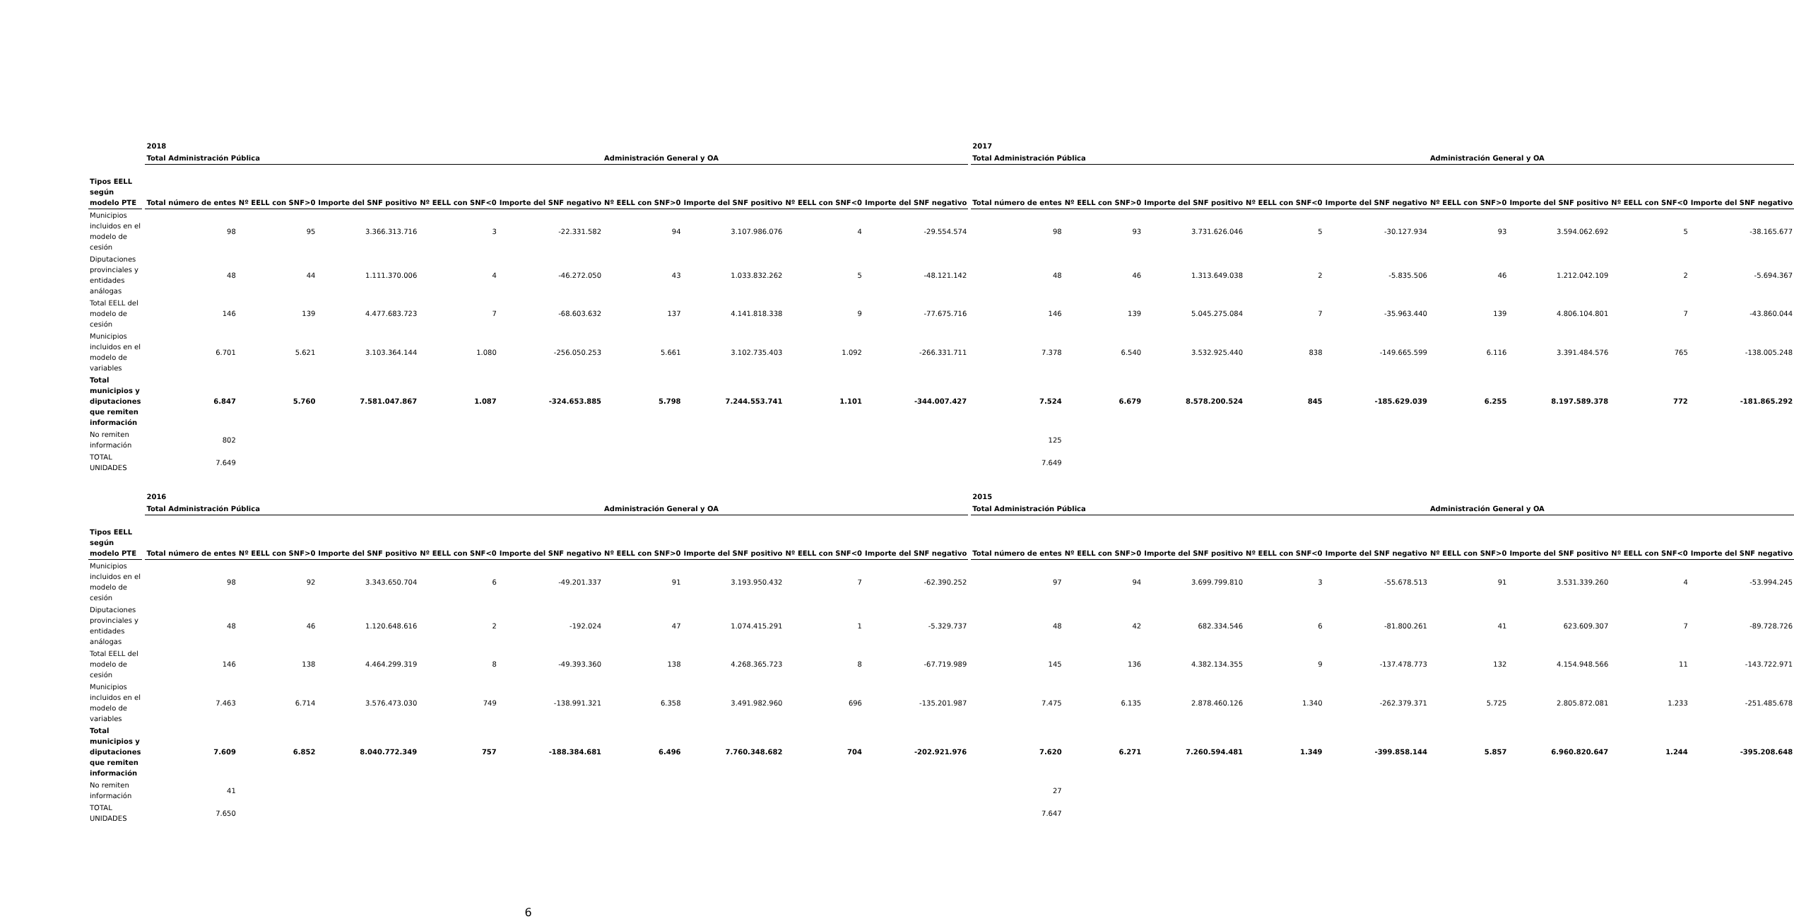| | | 2018 | | | | | | | | | | 2017 | | | | | | | | |
| --- | --- | --- | --- | --- | --- | --- | --- | --- | --- | --- | --- | --- | --- | --- | --- | --- | --- | --- | --- | --- |
| | | Total Administración Pública | | | | | Administración General y OA | | | | | Total Administración Pública | | | | | Administración General y OA | | | |
| Tipos EELL según modelo PTE | | Total número de entes | Nº EELL con SNF>0 | Importe del SNF positivo | Nº EELL con SNF<0 | Importe del SNF negativo | Nº EELL con SNF>0 | Importe del SNF positivo | Nº EELL con SNF<0 | Importe del SNF negativo | | Total número de entes | Nº EELL con SNF>0 | Importe del SNF positivo | Nº EELL con SNF<0 | Importe del SNF negativo | Nº EELL con SNF>0 | Importe del SNF positivo | Nº EELL con SNF<0 | Importe del SNF negativo |
| Municipios incluidos en el modelo de cesión | | 98 | 95 | 3.366.313.716 | 3 | -22.331.582 | 94 | 3.107.986.076 | 4 | -29.554.574 | | 98 | 93 | 3.731.626.046 | 5 | -30.127.934 | 93 | 3.594.062.692 | 5 | -38.165.677 |
| Diputaciones provinciales y entidades análogas | | 48 | 44 | 1.111.370.006 | 4 | -46.272.050 | 43 | 1.033.832.262 | 5 | -48.121.142 | | 48 | 46 | 1.313.649.038 | 2 | -5.835.506 | 46 | 1.212.042.109 | 2 | -5.694.367 |
| Total EELL del modelo de cesión | | 146 | 139 | 4.477.683.723 | 7 | -68.603.632 | 137 | 4.141.818.338 | 9 | -77.675.716 | | 146 | 139 | 5.045.275.084 | 7 | -35.963.440 | 139 | 4.806.104.801 | 7 | -43.860.044 |
| Municipios incluidos en el modelo de variables | | 6.701 | 5.621 | 3.103.364.144 | 1.080 | -256.050.253 | 5.661 | 3.102.735.403 | 1.092 | -266.331.711 | | 7.378 | 6.540 | 3.532.925.440 | 838 | -149.665.599 | 6.116 | 3.391.484.576 | 765 | -138.005.248 |
| Total municipios y diputaciones que remiten información | | 6.847 | 5.760 | 7.581.047.867 | 1.087 | -324.653.885 | 5.798 | 7.244.553.741 | 1.101 | -344.007.427 | | 7.524 | 6.679 | 8.578.200.524 | 845 | -185.629.039 | 6.255 | 8.197.589.378 | 772 | -181.865.292 |
| No remiten información | | 802 | | | | | | | | | | 125 | | | | | | | | |
| TOTAL UNIDADES | | 7.649 | | | | | | | | | | 7.649 | | | | | | | | |
| | | 2016 | | | | | | | | | | 2015 | | | | | | | | |
| --- | --- | --- | --- | --- | --- | --- | --- | --- | --- | --- | --- | --- | --- | --- | --- | --- | --- | --- | --- | --- |
| | | Total Administración Pública | | | | | Administración General y OA | | | | | Total Administración Pública | | | | | Administración General y OA | | | |
| Tipos EELL según modelo PTE | | Total número de entes | Nº EELL con SNF>0 | Importe del SNF positivo | Nº EELL con SNF<0 | Importe del SNF negativo | Nº EELL con SNF>0 | Importe del SNF positivo | Nº EELL con SNF<0 | Importe del SNF negativo | | Total número de entes | Nº EELL con SNF>0 | Importe del SNF positivo | Nº EELL con SNF<0 | Importe del SNF negativo | Nº EELL con SNF>0 | Importe del SNF positivo | Nº EELL con SNF<0 | Importe del SNF negativo |
| Municipios incluidos en el modelo de cesión | | 98 | 92 | 3.343.650.704 | 6 | -49.201.337 | 91 | 3.193.950.432 | 7 | -62.390.252 | | 97 | 94 | 3.699.799.810 | 3 | -55.678.513 | 91 | 3.531.339.260 | 4 | -53.994.245 |
| Diputaciones provinciales y entidades análogas | | 48 | 46 | 1.120.648.616 | 2 | -192.024 | 47 | 1.074.415.291 | 1 | -5.329.737 | | 48 | 42 | 682.334.546 | 6 | -81.800.261 | 41 | 623.609.307 | 7 | -89.728.726 |
| Total EELL del modelo de cesión | | 146 | 138 | 4.464.299.319 | 8 | -49.393.360 | 138 | 4.268.365.723 | 8 | -67.719.989 | | 145 | 136 | 4.382.134.355 | 9 | -137.478.773 | 132 | 4.154.948.566 | 11 | -143.722.971 |
| Municipios incluidos en el modelo de variables | | 7.463 | 6.714 | 3.576.473.030 | 749 | -138.991.321 | 6.358 | 3.491.982.960 | 696 | -135.201.987 | | 7.475 | 6.135 | 2.878.460.126 | 1.340 | -262.379.371 | 5.725 | 2.805.872.081 | 1.233 | -251.485.678 |
| Total municipios y diputaciones que remiten información | | 7.609 | 6.852 | 8.040.772.349 | 757 | -188.384.681 | 6.496 | 7.760.348.682 | 704 | -202.921.976 | | 7.620 | 6.271 | 7.260.594.481 | 1.349 | -399.858.144 | 5.857 | 6.960.820.647 | 1.244 | -395.208.648 |
| No remiten información | | 41 | | | | | | | | | | 27 | | | | | | | | |
| TOTAL UNIDADES | | 7.650 | | | | | | | | | | 7.647 | | | | | | | | |
6